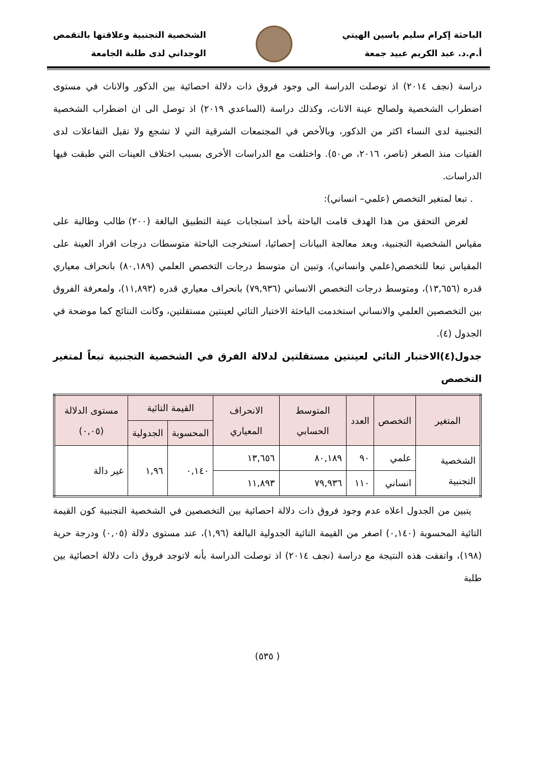الباحثة إكرام سليم ياسين الهيتي
أ.م.د. عبد الكريم عبيد جمعة
الشخصية التجنبية وعلاقتها بالتقمص
الوجداني لدى طلبة الجامعة
دراسة (نجف ٢٠١٤) اذ توصلت الدراسة الى وجود فروق ذات دلالة احصائية بين الذكور والاناث في مستوى اضطراب الشخصية ولصالح عينة الاناث، وكذلك دراسة (الساعدي ٢٠١٩) اذ توصل الى ان اضطراب الشخصية التجنبية لدى النساء اكثر من الذكور، وبالأخص في المجتمعات الشرقية التي لا تشجع ولا تقبل التفاعلات لدى الفتيات منذ الصغر (ناصر، ٢٠١٦، ص٥٠). واختلفت مع الدراسات الأخرى بسبب اختلاف العينات التي طبقت فيها الدراسات.
. تبعا لمتغير التخصص (علمي– انساني):
لغرض التحقق من هذا الهدف قامت الباحثة بأخذ استجابات عينة التطبيق البالغة (٢٠٠) طالب وطالبة على مقياس الشخصية التجنبية، وبعد معالجة البيانات إحصائيا، استخرجت الباحثة متوسطات درجات افراد العينة على المقياس تبعا للتخصص(علمي وانساني)، وتبين ان متوسط درجات التخصص العلمي (٨٠,١٨٩) بانحراف معياري قدره (١٣,٦٥٦)، ومتوسط درجات التخصص الانساني (٧٩,٩٣٦) بانحراف معياري قدره (١١,٨٩٣)، ولمعرفة الفروق بين التخصصين العلمي والانساني استخدمت الباحثة الاختبار التائي لعينتين مستقلتين، وكانت النتائج كما موضحة في الجدول (٤).
جدول(٤)الاختبار التائي لعينتين مستقلتين لدلالة الفرق في الشخصية التجنبية تبعاً لمتغير التخصص
| المتغير | التخصص | العدد | المتوسط الحسابي | الانحراف المعياري | القيمة التائية | | مستوى الدلالة (٠,٠٥) |
| --- | --- | --- | --- | --- | --- | --- | --- |
| | | | | | المحسوبة | الجدولية | |
| الشخصية التجنبية | علمي | ٩٠ | ٨٠,١٨٩ | ١٣,٦٥٦ | ٠,١٤٠ | ١,٩٦ | غير دالة |
| | انساني | ١١٠ | ٧٩,٩٣٦ | ١١,٨٩٣ | | | |
يتبين من الجدول اعلاه عدم وجود فروق ذات دلالة احصائية بين التخصصين في الشخصية التجنبية كون القيمة التائية المحسوبة (٠,١٤٠) اصغر من القيمة التائية الجدولية البالغة (١,٩٦)، عند مستوى دلالة (٠,٠٥) ودرجة حرية (١٩٨)، واتفقت هذه النتيجة مع دراسة (نجف ٢٠١٤) اذ توصلت الدراسة بأنه لاتوجد فروق ذات دلالة احصائية بين طلبة
( ٥٣٥)